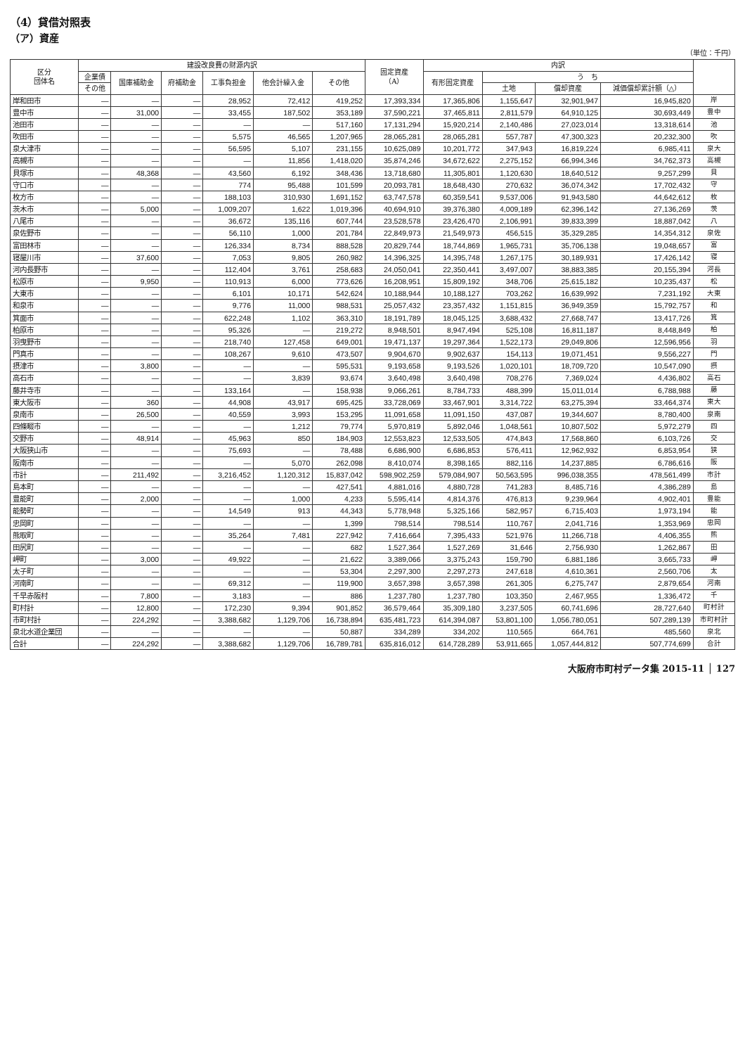（4）貸借対照表
（ア）資産
（単位：千円）
| 区分 団体名 | 建設改良費の財源内訳 | | | | | | 固定資産 （A） | 内訳 | | | | |
| --- | --- | --- | --- | --- | --- | --- | --- | --- | --- | --- | --- | --- |
| | 企業債 | 国庫補助金 | 府補助金 | 工事負担金 | 他会計繰入金 | その他 | | 有形固定資産 | う ち | | | |
| | その他 | | | | | | | | 土地 | 償却資産 | 減価償却累計額（△） | |
| 岸和田市 | — | — | — | 28,952 | 72,412 | 419,252 | 17,393,334 | 17,365,806 | 1,155,647 | 32,901,947 | 16,945,820 | 岸 |
| 豊中市 | — | 31,000 | — | 33,455 | 187,502 | 353,189 | 37,590,221 | 37,465,811 | 2,811,579 | 64,910,125 | 30,693,449 | 豊中 |
| 池田市 | — | — | — | — | — | 517,160 | 17,131,294 | 15,920,214 | 2,140,486 | 27,023,014 | 13,318,614 | 池 |
| 吹田市 | — | — | — | 5,575 | 46,565 | 1,207,965 | 28,065,281 | 28,065,281 | 557,787 | 47,300,323 | 20,232,300 | 吹 |
| 泉大津市 | — | — | — | 56,595 | 5,107 | 231,155 | 10,625,089 | 10,201,772 | 347,943 | 16,819,224 | 6,985,411 | 泉大 |
| 高槻市 | — | — | — | — | 11,856 | 1,418,020 | 35,874,246 | 34,672,622 | 2,275,152 | 66,994,346 | 34,762,373 | 高槻 |
| 貝塚市 | — | 48,368 | — | 43,560 | 6,192 | 348,436 | 13,718,680 | 11,305,801 | 1,120,630 | 18,640,512 | 9,257,299 | 貝 |
| 守口市 | — | — | — | 774 | 95,488 | 101,599 | 20,093,781 | 18,648,430 | 270,632 | 36,074,342 | 17,702,432 | 守 |
| 枚方市 | — | — | — | 188,103 | 310,930 | 1,691,152 | 63,747,578 | 60,359,541 | 9,537,006 | 91,943,580 | 44,642,612 | 枚 |
| 茨木市 | — | 5,000 | — | 1,009,207 | 1,622 | 1,019,396 | 40,694,910 | 39,376,380 | 4,009,189 | 62,396,142 | 27,136,269 | 茨 |
| 八尾市 | — | — | — | 36,672 | 135,116 | 607,744 | 23,528,578 | 23,426,470 | 2,106,991 | 39,833,399 | 18,887,042 | 八 |
| 泉佐野市 | — | — | — | 56,110 | 1,000 | 201,784 | 22,849,973 | 21,549,973 | 456,515 | 35,329,285 | 14,354,312 | 泉佐 |
| 富田林市 | — | — | — | 126,334 | 8,734 | 888,528 | 20,829,744 | 18,744,869 | 1,965,731 | 35,706,138 | 19,048,657 | 富 |
| 寝屋川市 | — | 37,600 | — | 7,053 | 9,805 | 260,982 | 14,396,325 | 14,395,748 | 1,267,175 | 30,189,931 | 17,426,142 | 寝 |
| 河内長野市 | — | — | — | 112,404 | 3,761 | 258,683 | 24,050,041 | 22,350,441 | 3,497,007 | 38,883,385 | 20,155,394 | 河長 |
| 松原市 | — | 9,950 | — | 110,913 | 6,000 | 773,626 | 16,208,951 | 15,809,192 | 348,706 | 25,615,182 | 10,235,437 | 松 |
| 大東市 | — | — | — | 6,101 | 10,171 | 542,624 | 10,188,944 | 10,188,127 | 703,262 | 16,639,992 | 7,231,192 | 大東 |
| 和泉市 | — | — | — | 9,776 | 11,000 | 988,531 | 25,057,432 | 23,357,432 | 1,151,815 | 36,949,359 | 15,792,757 | 和 |
| 箕面市 | — | — | — | 622,248 | 1,102 | 363,310 | 18,191,789 | 18,045,125 | 3,688,432 | 27,668,747 | 13,417,726 | 箕 |
| 柏原市 | — | — | — | 95,326 | — | 219,272 | 8,948,501 | 8,947,494 | 525,108 | 16,811,187 | 8,448,849 | 柏 |
| 羽曳野市 | — | — | — | 218,740 | 127,458 | 649,001 | 19,471,137 | 19,297,364 | 1,522,173 | 29,049,806 | 12,596,956 | 羽 |
| 門真市 | — | — | — | 108,267 | 9,610 | 473,507 | 9,904,670 | 9,902,637 | 154,113 | 19,071,451 | 9,556,227 | 門 |
| 摂津市 | — | 3,800 | — | — | — | 595,531 | 9,193,658 | 9,193,526 | 1,020,101 | 18,709,720 | 10,547,090 | 摂 |
| 高石市 | — | — | — | — | 3,839 | 93,674 | 3,640,498 | 3,640,498 | 708,276 | 7,369,024 | 4,436,802 | 高石 |
| 藤井寺市 | — | — | — | 133,164 | — | 158,938 | 9,066,261 | 8,784,733 | 488,399 | 15,011,014 | 6,788,988 | 藤 |
| 東大阪市 | — | 360 | — | 44,908 | 43,917 | 695,425 | 33,728,069 | 33,467,901 | 3,314,722 | 63,275,394 | 33,464,374 | 東大 |
| 泉南市 | — | 26,500 | — | 40,559 | 3,993 | 153,295 | 11,091,658 | 11,091,150 | 437,087 | 19,344,607 | 8,780,400 | 泉南 |
| 四條畷市 | — | — | — | — | 1,212 | 79,774 | 5,970,819 | 5,892,046 | 1,048,561 | 10,807,502 | 5,972,279 | 四 |
| 交野市 | — | 48,914 | — | 45,963 | 850 | 184,903 | 12,553,823 | 12,533,505 | 474,843 | 17,568,860 | 6,103,726 | 交 |
| 大阪狭山市 | — | — | — | 75,693 | — | 78,488 | 6,686,900 | 6,686,853 | 576,411 | 12,962,932 | 6,853,954 | 狭 |
| 阪南市 | — | — | — | — | 5,070 | 262,098 | 8,410,074 | 8,398,165 | 882,116 | 14,237,885 | 6,786,616 | 阪 |
| 市計 | — | 211,492 | — | 3,216,452 | 1,120,312 | 15,837,042 | 598,902,259 | 579,084,907 | 50,563,595 | 996,038,355 | 478,561,499 | 市計 |
| 島本町 | — | — | — | — | — | 427,541 | 4,881,016 | 4,880,728 | 741,283 | 8,485,716 | 4,386,289 | 島 |
| 豊能町 | — | 2,000 | — | — | 1,000 | 4,233 | 5,595,414 | 4,814,376 | 476,813 | 9,239,964 | 4,902,401 | 豊能 |
| 能勢町 | — | — | — | 14,549 | 913 | 44,343 | 5,778,948 | 5,325,166 | 582,957 | 6,715,403 | 1,973,194 | 能 |
| 忠岡町 | — | — | — | — | — | 1,399 | 798,514 | 798,514 | 110,767 | 2,041,716 | 1,353,969 | 忠岡 |
| 熊取町 | — | — | — | 35,264 | 7,481 | 227,942 | 7,416,664 | 7,395,433 | 521,976 | 11,266,718 | 4,406,355 | 熊 |
| 田尻町 | — | — | — | — | — | 682 | 1,527,364 | 1,527,269 | 31,646 | 2,756,930 | 1,262,867 | 田 |
| 岬町 | — | 3,000 | — | 49,922 | — | 21,622 | 3,389,066 | 3,375,243 | 159,790 | 6,881,186 | 3,665,733 | 岬 |
| 太子町 | — | — | — | — | — | 53,304 | 2,297,300 | 2,297,273 | 247,618 | 4,610,361 | 2,560,706 | 太 |
| 河南町 | — | — | — | 69,312 | — | 119,900 | 3,657,398 | 3,657,398 | 261,305 | 6,275,747 | 2,879,654 | 河南 |
| 千早赤阪村 | — | 7,800 | — | 3,183 | — | 886 | 1,237,780 | 1,237,780 | 103,350 | 2,467,955 | 1,336,472 | 千 |
| 町村計 | — | 12,800 | — | 172,230 | 9,394 | 901,852 | 36,579,464 | 35,309,180 | 3,237,505 | 60,741,696 | 28,727,640 | 町村計 |
| 市町村計 | — | 224,292 | — | 3,388,682 | 1,129,706 | 16,738,894 | 635,481,723 | 614,394,087 | 53,801,100 | 1,056,780,051 | 507,289,139 | 市町村計 |
| 泉北水道企業団 | — | — | — | — | — | 50,887 | 334,289 | 334,202 | 110,565 | 664,761 | 485,560 | 泉北 |
| 合計 | — | 224,292 | — | 3,388,682 | 1,129,706 | 16,789,781 | 635,816,012 | 614,728,289 | 53,911,665 | 1,057,444,812 | 507,774,699 | 合計 |
大阪府市町村データ集 2015-11 │ 127